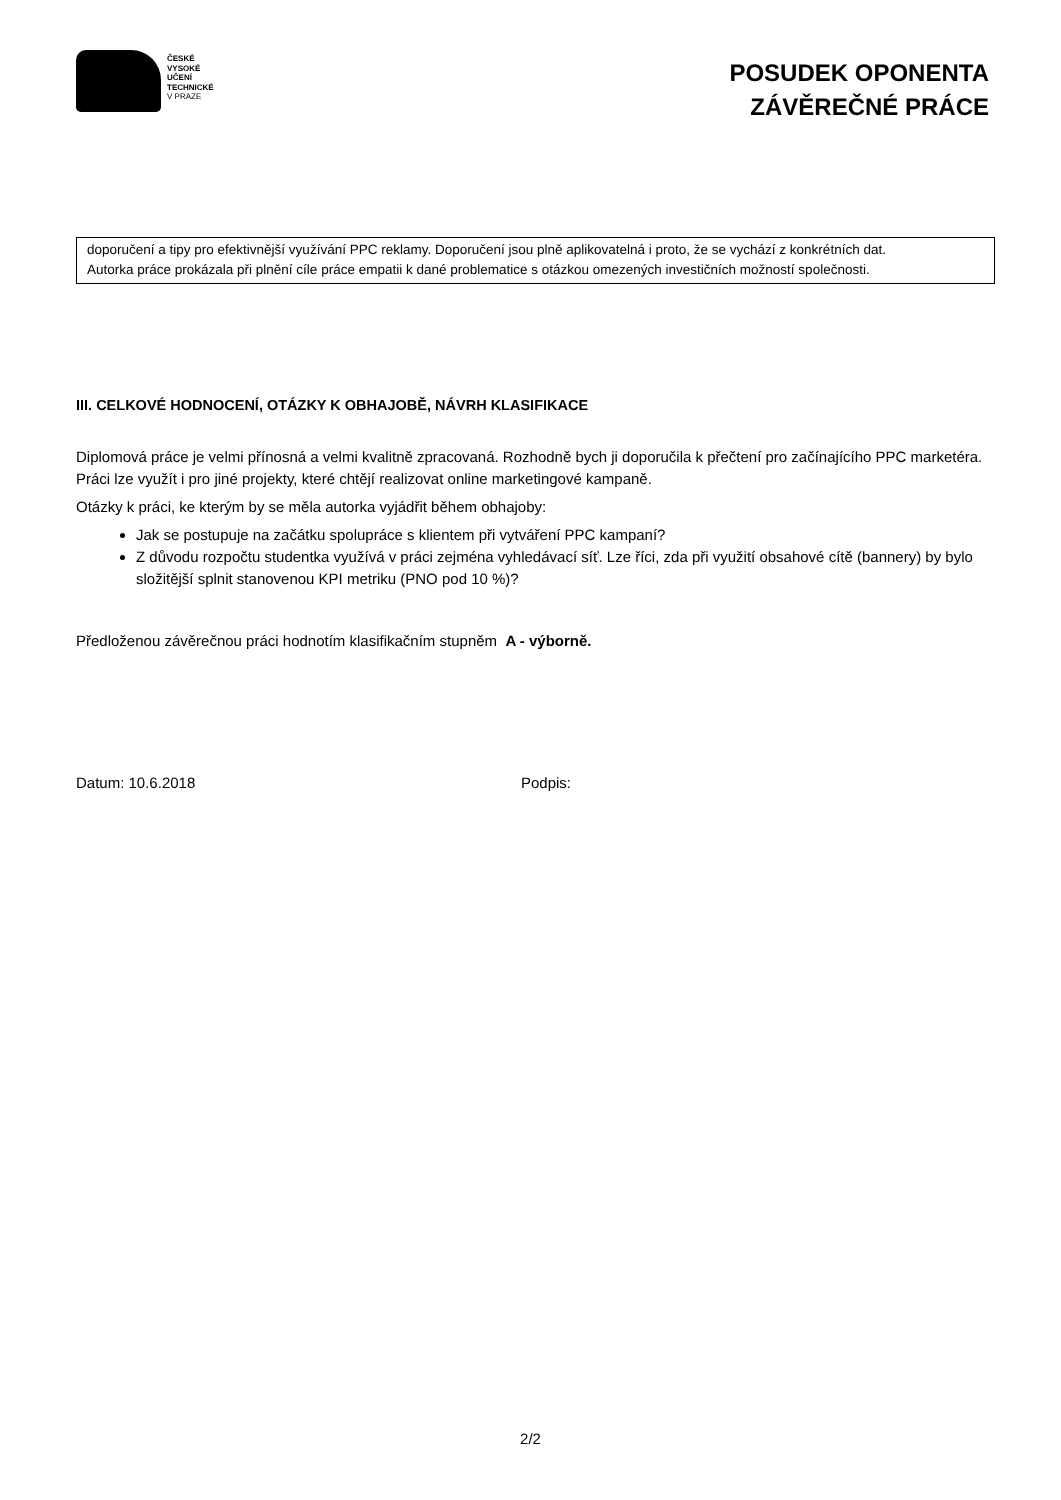ČESKÉ
VYSOKÉ
UČENÍ
TECHNICKÉ
V PRAZE
POSUDEK OPONENTA
ZÁVĚREČNÉ PRÁCE
doporučení a tipy pro efektivnější využívání PPC reklamy. Doporučení jsou plně aplikovatelná i proto, že se vychází z konkrétních dat.
Autorka práce prokázala při plnění cíle práce empatii k dané problematice s otázkou omezených investičních možností společnosti.
III. CELKOVÉ HODNOCENÍ, OTÁZKY K OBHAJOBĚ, NÁVRH KLASIFIKACE
Diplomová práce je velmi přínosná a velmi kvalitně zpracovaná. Rozhodně bych ji doporučila k přečtení pro začínajícího PPC marketéra. Práci lze využít i pro jiné projekty, které chtějí realizovat online marketingové kampaně.
Otázky k práci, ke kterým by se měla autorka vyjádřit během obhajoby:
Jak se postupuje na začátku spolupráce s klientem při vytváření PPC kampaní?
Z důvodu rozpočtu studentka využívá v práci zejména vyhledávací síť. Lze říci, zda při využití obsahové cítě (bannery) by bylo složitější splnit stanovenou KPI metriku (PNO pod 10 %)?
Předloženou závěrečnou práci hodnotím klasifikačním stupněm A - výborně.
Datum: 10.6.2018 Podpis:
2/2